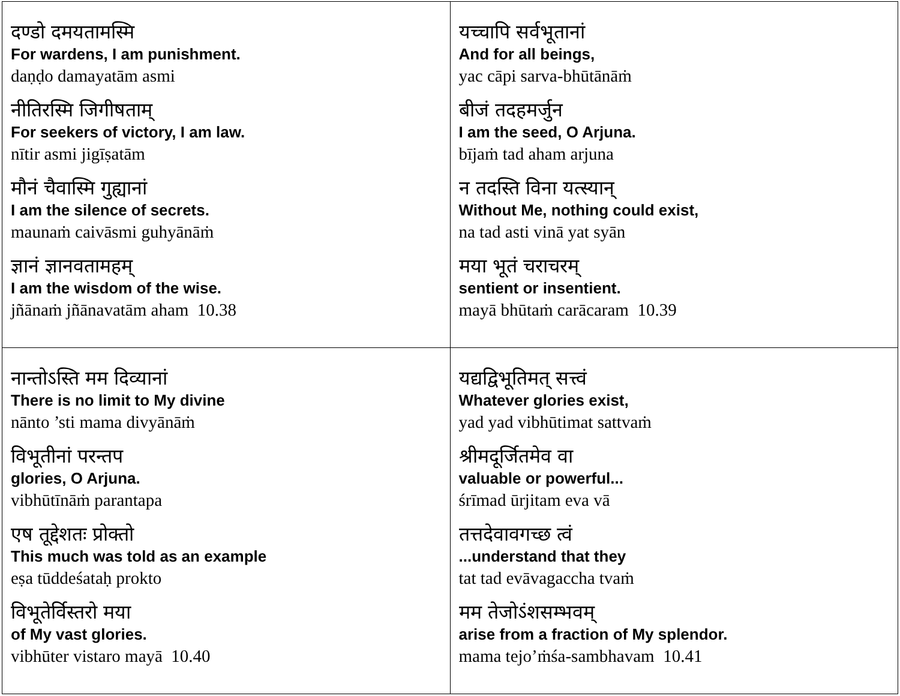| दण्डो दमयतामस्मि For wardens, I am punishment. daṇḍo damayatām asmi नीतिरस्मि जिगीषताम् For seekers of victory, I am law. nītir asmi jigīṣatām मौनं चैवास्मि गुह्यानां I am the silence of secrets. maunaṁ caivāsmi guhyānāṁ ज्ञानं ज्ञानवतामहम् I am the wisdom of the wise. jñānaṁ jñānavatām aham 10.38 | यच्चापि सर्वभूतानां And for all beings, yac cāpi sarva-bhūtānāṁ बीजं तदहमर्जुन I am the seed, O Arjuna. bījaṁ tad aham arjuna न तदस्ति विना यत्स्यान् Without Me, nothing could exist, na tad asti vinā yat syān मया भूतं चराचरम् sentient or insentient. mayā bhūtaṁ carācaram 10.39 |
| नान्तोऽस्ति मम दिव्यानां There is no limit to My divine nānto ’sti mama divyānāṁ विभूतीनां परन्तप glories, O Arjuna. vibhūtīnāṁ parantapa एष तूद्देशतः प्रोक्तो This much was told as an example eṣa tūddeśataḥ prokto विभूतेर्विस्तरो मया of My vast glories. vibhūter vistaro mayā 10.40 | यद्यद्विभूतिमत् सत्त्वं Whatever glories exist, yad yad vibhūtimat sattvaṁ श्रीमदूर्जितमेव वा valuable or powerful... śrīmad ūrjitam eva vā तत्तदेवावगच्छ त्वं ...understand that they tat tad evāvagaccha tvaṁ मम तेजोऽंशसम्भवम् arise from a fraction of My splendor. mama tejo’ṁśa-sambhavam 10.41 |